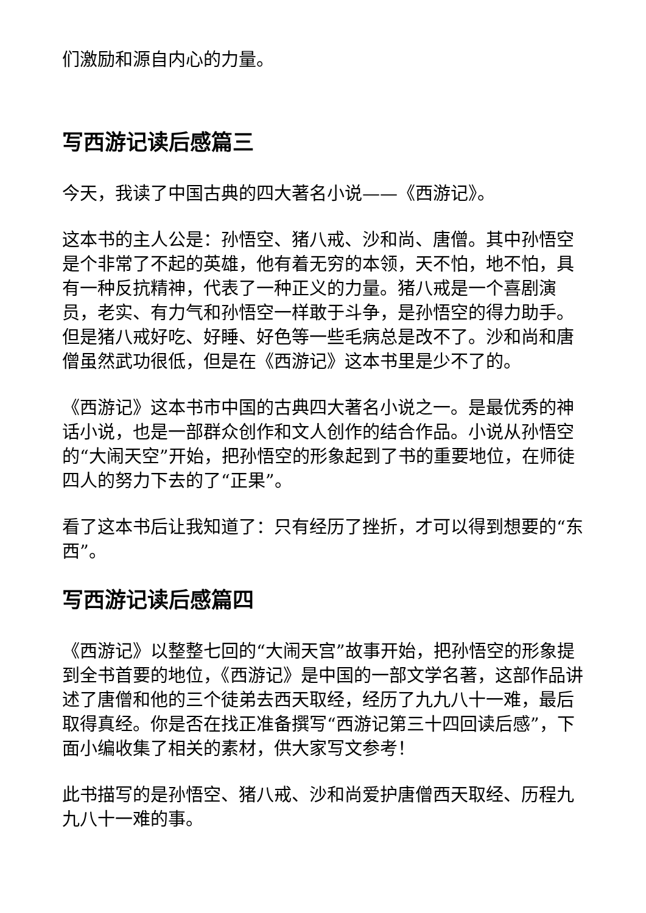们激励和源自内心的力量。
写西游记读后感篇三
今天，我读了中国古典的四大著名小说——《西游记》。
这本书的主人公是：孙悟空、猪八戒、沙和尚、唐僧。其中孙悟空是个非常了不起的英雄，他有着无穷的本领，天不怕，地不怕，具有一种反抗精神，代表了一种正义的力量。猪八戒是一个喜剧演员，老实、有力气和孙悟空一样敢于斗争，是孙悟空的得力助手。但是猪八戒好吃、好睡、好色等一些毛病总是改不了。沙和尚和唐僧虽然武功很低，但是在《西游记》这本书里是少不了的。
《西游记》这本书市中国的古典四大著名小说之一。是最优秀的神话小说，也是一部群众创作和文人创作的结合作品。小说从孙悟空的“大闹天空”开始，把孙悟空的形象起到了书的重要地位，在师徒四人的努力下去的了“正果”。
看了这本书后让我知道了：只有经历了挫折，才可以得到想要的“东西”。
写西游记读后感篇四
《西游记》以整整七回的“大闹天宫”故事开始，把孙悟空的形象提到全书首要的地位，《西游记》是中国的一部文学名著，这部作品讲述了唐僧和他的三个徒弟去西天取经，经历了九九八十一难，最后取得真经。你是否在找正准备撰写“西游记第三十四回读后感”，下面小编收集了相关的素材，供大家写文参考！
此书描写的是孙悟空、猪八戒、沙和尚爱护唐僧西天取经、历程九九八十一难的事。